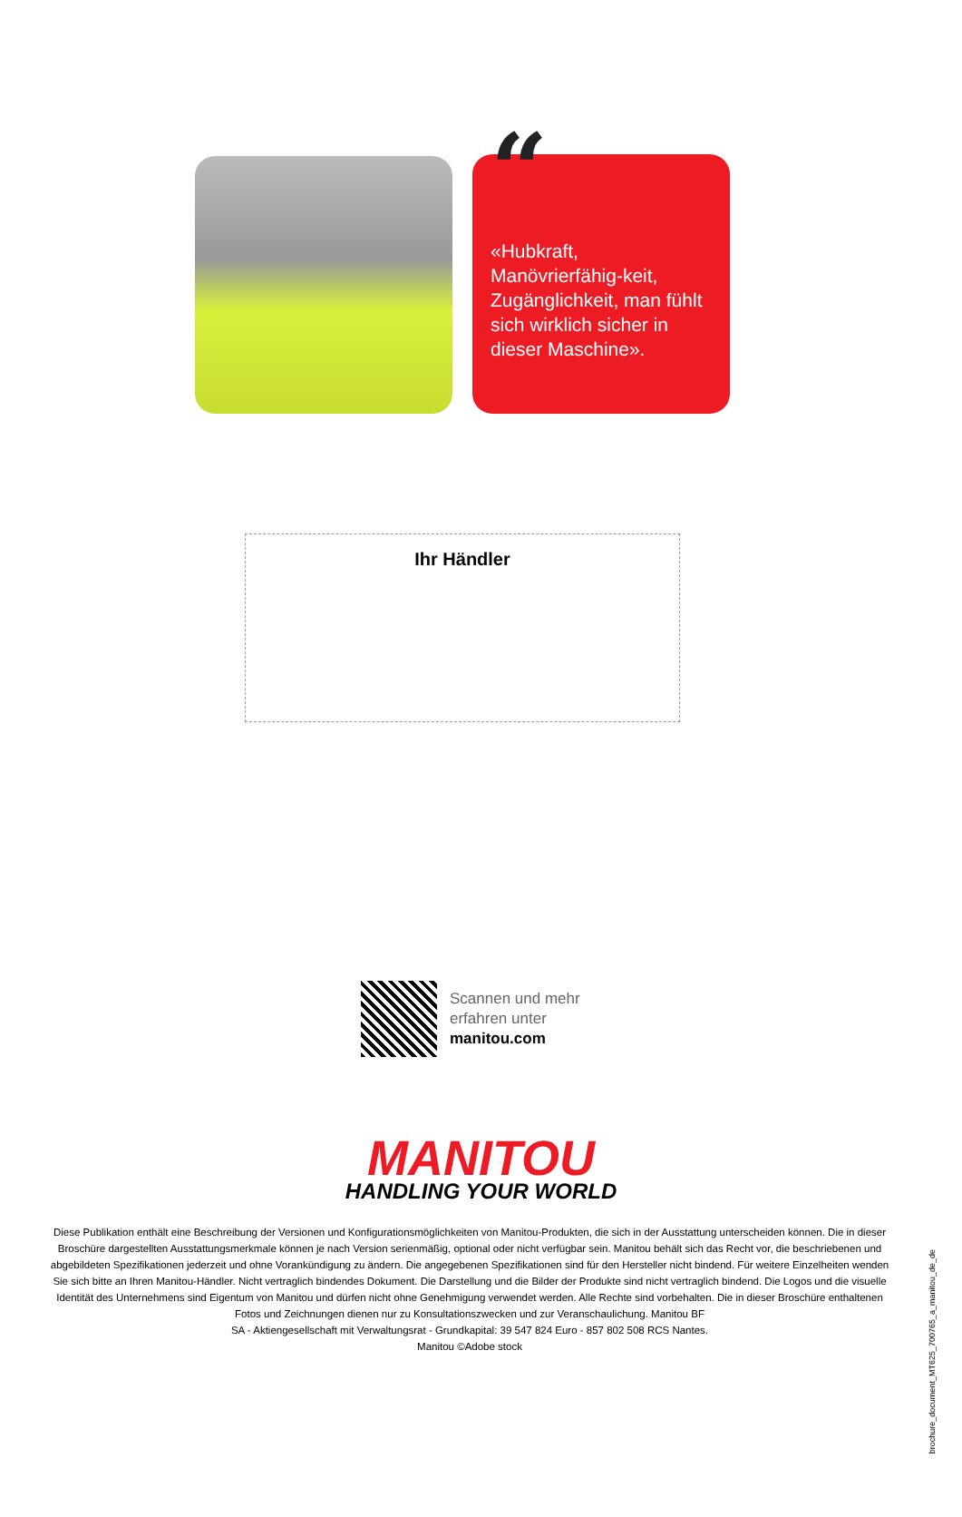“
«Hubkraft, Manövrierfähig-keit, Zugänglichkeit, man fühlt sich wirklich sicher in dieser Maschine».
Ihr Händler
Scannen und mehr
erfahren unter
manitou.com
MANITOU
HANDLING YOUR WORLD
Diese Publikation enthält eine Beschreibung der Versionen und Konfigurationsmöglichkeiten von Manitou-Produkten, die sich in der Ausstattung unterscheiden können. Die in dieser Broschüre dargestellten Ausstattungsmerkmale können je nach Version serienmäßig, optional oder nicht verfügbar sein. Manitou behält sich das Recht vor, die beschriebenen und abgebildeten Spezifikationen jederzeit und ohne Vorankündigung zu ändern. Die angegebenen Spezifikationen sind für den Hersteller nicht bindend. Für weitere Einzelheiten wenden Sie sich bitte an Ihren Manitou-Händler. Nicht vertraglich bindendes Dokument. Die Darstellung und die Bilder der Produkte sind nicht vertraglich bindend. Die Logos und die visuelle Identität des Unternehmens sind Eigentum von Manitou und dürfen nicht ohne Genehmigung verwendet werden. Alle Rechte sind vorbehalten. Die in dieser Broschüre enthaltenen Fotos und Zeichnungen dienen nur zu Konsultationszwecken und zur Veranschaulichung. Manitou BF
SA - Aktiengesellschaft mit Verwaltungsrat - Grundkapital: 39 547 824 Euro - 857 802 508 RCS Nantes.
Manitou ©Adobe stock
brochure_document_MT625_700765_a_manitou_de_de